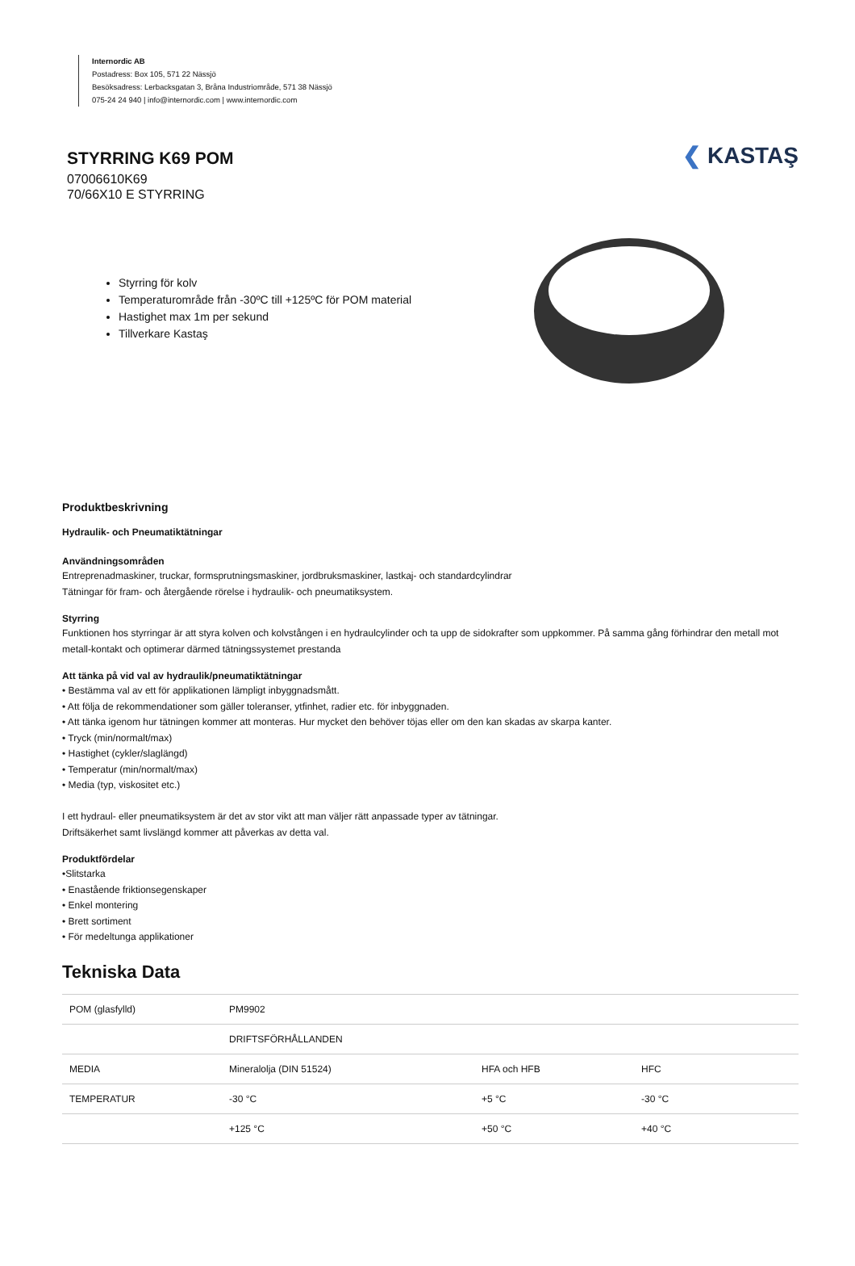Internordic AB
Postadress: Box 105, 571 22 Nässjö
Besöksadress: Lerbacksgatan 3, Bråna Industriområde, 571 38 Nässjö
075-24 24 940 | info@internordic.com | www.internordic.com
STYRRING K69 POM
07006610K69
70/66X10 E STYRRING
❮ KASTAŞ
Styrring för kolv
Temperaturområde från -30ºC till +125ºC för POM material
Hastighet max 1m per sekund
Tillverkare Kastaş
Produktbeskrivning
Hydraulik- och Pneumatiktätningar
Användningsområden
Entreprenadmaskiner, truckar, formsprutningsmaskiner, jordbruksmaskiner, lastkaj- och standardcylindrar
Tätningar för fram- och återgående rörelse i hydraulik- och pneumatiksystem.
Styrring
Funktionen hos styrringar är att styra kolven och kolvstången i en hydraulcylinder och ta upp de sidokrafter som uppkommer. På samma gång förhindrar den metall mot metall-kontakt och optimerar därmed tätningssystemet prestanda
Att tänka på vid val av hydraulik/pneumatiktätningar
• Bestämma val av ett för applikationen lämpligt inbyggnadsmått.
• Att följa de rekommendationer som gäller toleranser, ytfinhet, radier etc. för inbyggnaden.
• Att tänka igenom hur tätningen kommer att monteras. Hur mycket den behöver töjas eller om den kan skadas av skarpa kanter.
• Tryck (min/normalt/max)
• Hastighet (cykler/slaglängd)
• Temperatur (min/normalt/max)
• Media (typ, viskositet etc.)
I ett hydraul- eller pneumatiksystem är det av stor vikt att man väljer rätt anpassade typer av tätningar.
Driftsäkerhet samt livslängd kommer att påverkas av detta val.
Produktfördelar
•Slitstarka
• Enastående friktionsegenskaper
• Enkel montering
• Brett sortiment
• För medeltunga applikationer
Tekniska Data
| POM (glasfylld) | PM9902 | | |
| | DRIFTSFÖRHÅLLANDEN | | |
| MEDIA | Mineralolja (DIN 51524) | HFA och HFB | HFC |
| TEMPERATUR | -30 °C | +5 °C | -30 °C |
| | +125 °C | +50 °C | +40 °C |